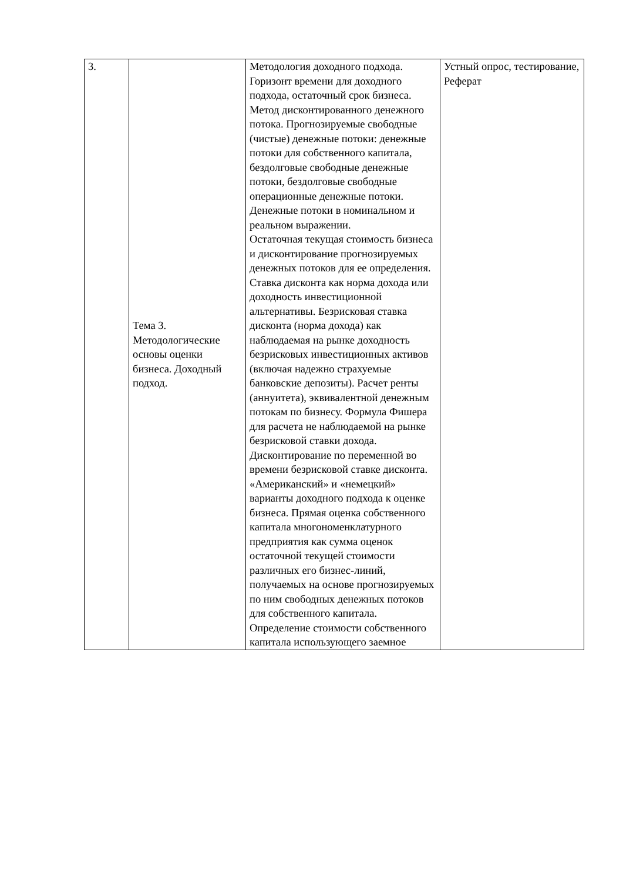| 3. | Тема 3. Методологические основы оценки бизнеса. Доходный подход. | Методология доходного подхода. Горизонт времени для доходного подхода, остаточный срок бизнеса. Метод дисконтированного денежного потока. Прогнозируемые свободные (чистые) денежные потоки: денежные потоки для собственного капитала, бездолговые свободные денежные потоки, бездолговые свободные операционные денежные потоки. Денежные потоки в номинальном и реальном выражении. Остаточная текущая стоимость бизнеса и дисконтирование прогнозируемых денежных потоков для ее определения. Ставка дисконта как норма дохода или доходность инвестиционной альтернативы. Безрисковая ставка дисконта (норма дохода) как наблюдаемая на рынке доходность безрисковых инвестиционных активов (включая надежно страхуемые банковские депозиты). Расчет ренты (аннуитета), эквивалентной денежным потокам по бизнесу. Формула Фишера для расчета не наблюдаемой на рынке безрисковой ставки дохода. Дисконтирование по переменной во времени безрисковой ставке дисконта. «Американский» и «немецкий» варианты доходного подхода к оценке бизнеса. Прямая оценка собственного капитала многономенклатурного предприятия как сумма оценок остаточной текущей стоимости различных его бизнес-линий, получаемых на основе прогнозируемых по ним свободных денежных потоков для собственного капитала. Определение стоимости собственного капитала использующего заемное | Устный опрос, тестирование, Реферат |